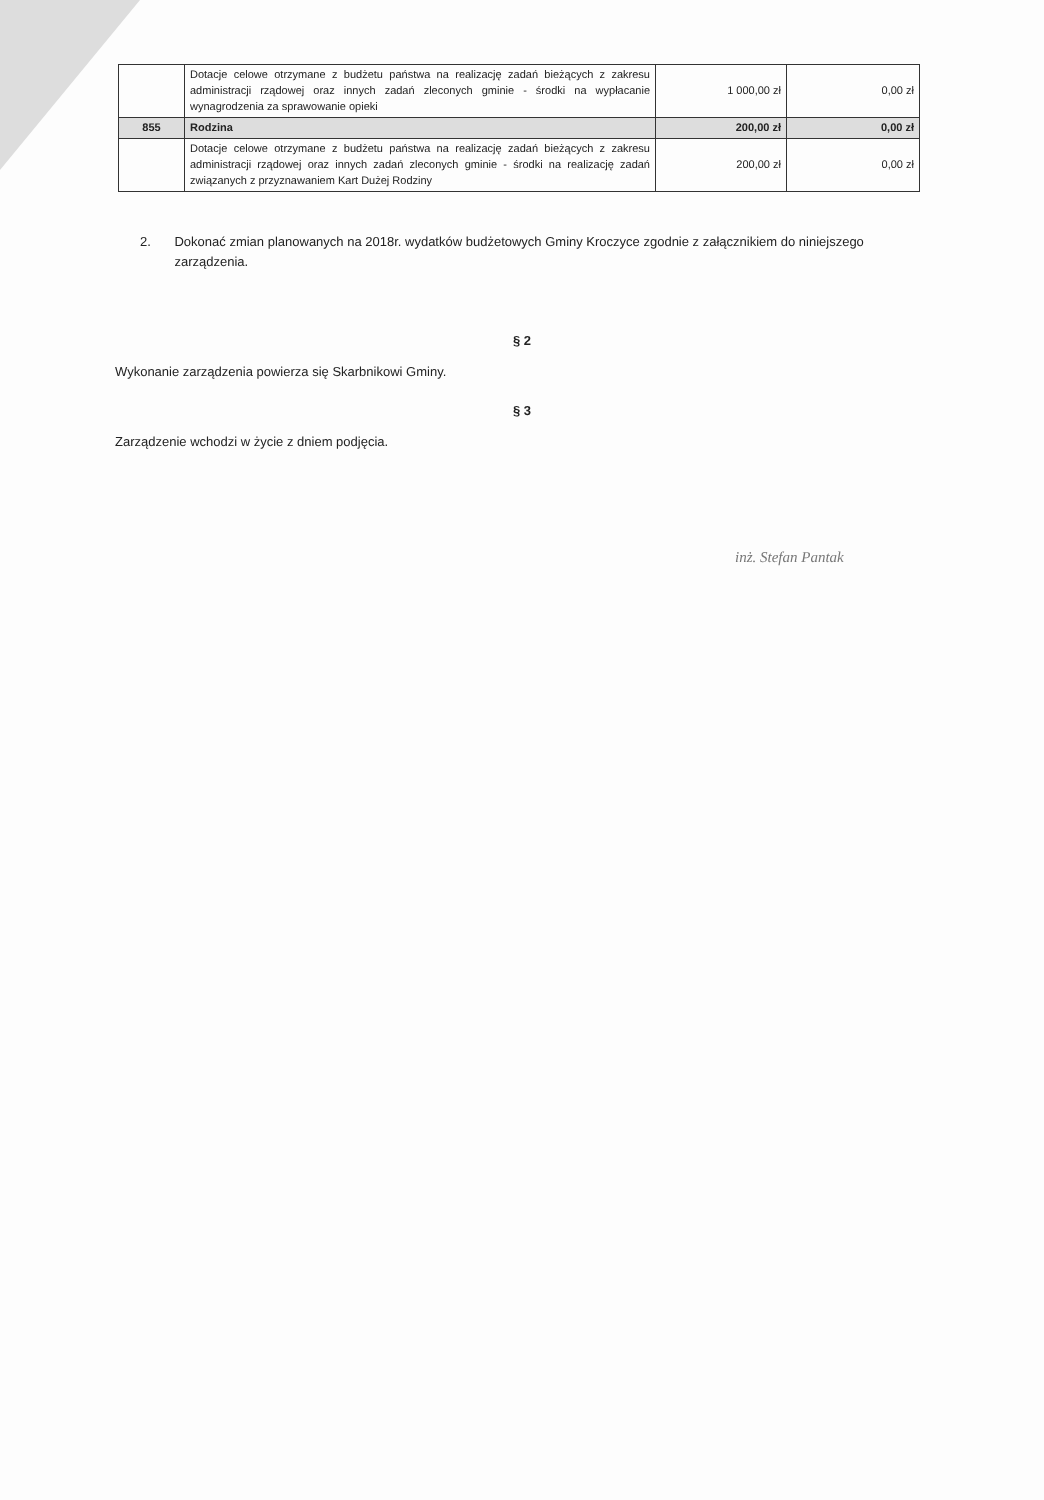| | Dotacje celowe otrzymane z budżetu państwa na realizację zadań bieżących z zakresu administracji rządowej oraz innych zadań zleconych gminie - środki na wypłacanie wynagrodzenia za sprawowanie opieki | 1 000,00 zł | 0,00 zł |
| 855 | Rodzina | 200,00 zł | 0,00 zł |
| | Dotacje celowe otrzymane z budżetu państwa na realizację zadań bieżących z zakresu administracji rządowej oraz innych zadań zleconych gminie - środki na realizację zadań związanych z przyznawaniem Kart Dużej Rodziny | 200,00 zł | 0,00 zł |
2. Dokonać zmian planowanych na 2018r. wydatków budżetowych Gminy Kroczyce zgodnie z załącznikiem do niniejszego zarządzenia.
§ 2
Wykonanie zarządzenia powierza się Skarbnikowi Gminy.
§ 3
Zarządzenie wchodzi w życie z dniem podjęcia.
inż. Stefan Pantak